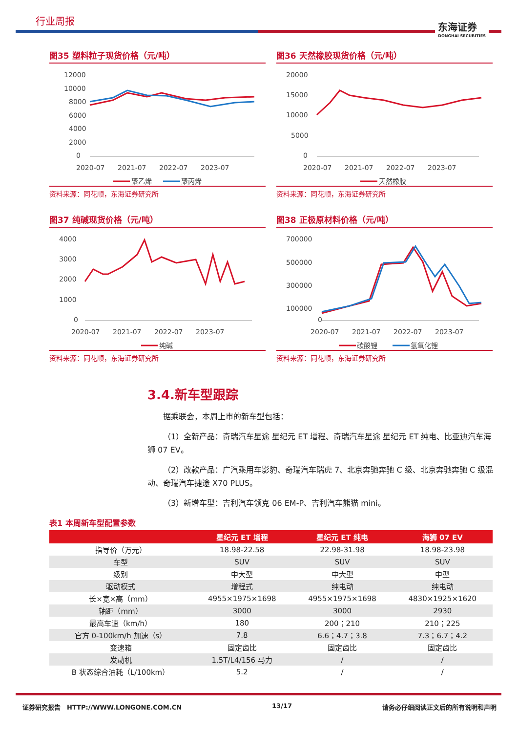行业周报
东海证券
DONGHAI SECURITIES
图35 塑料粒子现货价格（元/吨）
12000
10000
8000
6000
4000
2000
0
2020-07
2021-07
2022-07
2023-07
聚乙烯
聚丙烯
资料来源：同花顺，东海证券研究所
图36 天然橡胶现货价格（元/吨）
20000
15000
10000
5000
0
2020-07
2021-07
2022-07
2023-07
天然橡胶
资料来源：同花顺，东海证券研究所
图37 纯碱现货价格（元/吨）
4000
3000
2000
1000
0
2020-07
2021-07
2022-07
2023-07
纯碱
资料来源：同花顺，东海证券研究所
图38 正极原材料价格（元/吨）
700000
500000
300000
100000
0
2020-07
2021-07
2022-07
2023-07
碳酸锂
氢氧化锂
资料来源：同花顺，东海证券研究所
3.4.新车型跟踪
据乘联会，本周上市的新车型包括：
（1）全新产品：奇瑞汽车星途 星纪元 ET 增程、奇瑞汽车星途 星纪元 ET 纯电、比亚迪汽车海狮 07 EV。
（2）改款产品：广汽乘用车影豹、奇瑞汽车瑞虎 7、北京奔驰奔驰 C 级、北京奔驰奔驰 C 级混动、奇瑞汽车捷途 X70 PLUS。
（3）新增车型：吉利汽车领克 06 EM-P、吉利汽车熊猫 mini。
表1 本周新车型配置参数
| | 星纪元 ET 增程 | 星纪元 ET 纯电 | 海狮 07 EV |
| --- | --- | --- | --- |
| 指导价（万元） | 18.98-22.58 | 22.98-31.98 | 18.98-23.98 |
| 车型 | SUV | SUV | SUV |
| 级别 | 中大型 | 中大型 | 中型 |
| 驱动模式 | 增程式 | 纯电动 | 纯电动 |
| 长×宽×高（mm） | 4955×1975×1698 | 4955×1975×1698 | 4830×1925×1620 |
| 轴距（mm） | 3000 | 3000 | 2930 |
| 最高车速（km/h） | 180 | 200；210 | 210；225 |
| 官方 0-100km/h 加速（s） | 7.8 | 6.6；4.7；3.8 | 7.3；6.7；4.2 |
| 变速箱 | 固定齿比 | 固定齿比 | 固定齿比 |
| 发动机 | 1.5T/L4/156 马力 | / | / |
| B 状态综合油耗（L/100km） | 5.2 | / | / |
证券研究报告　HTTP://WWW.LONGONE.COM.CN 13/17 请务必仔细阅读正文后的所有说明和声明